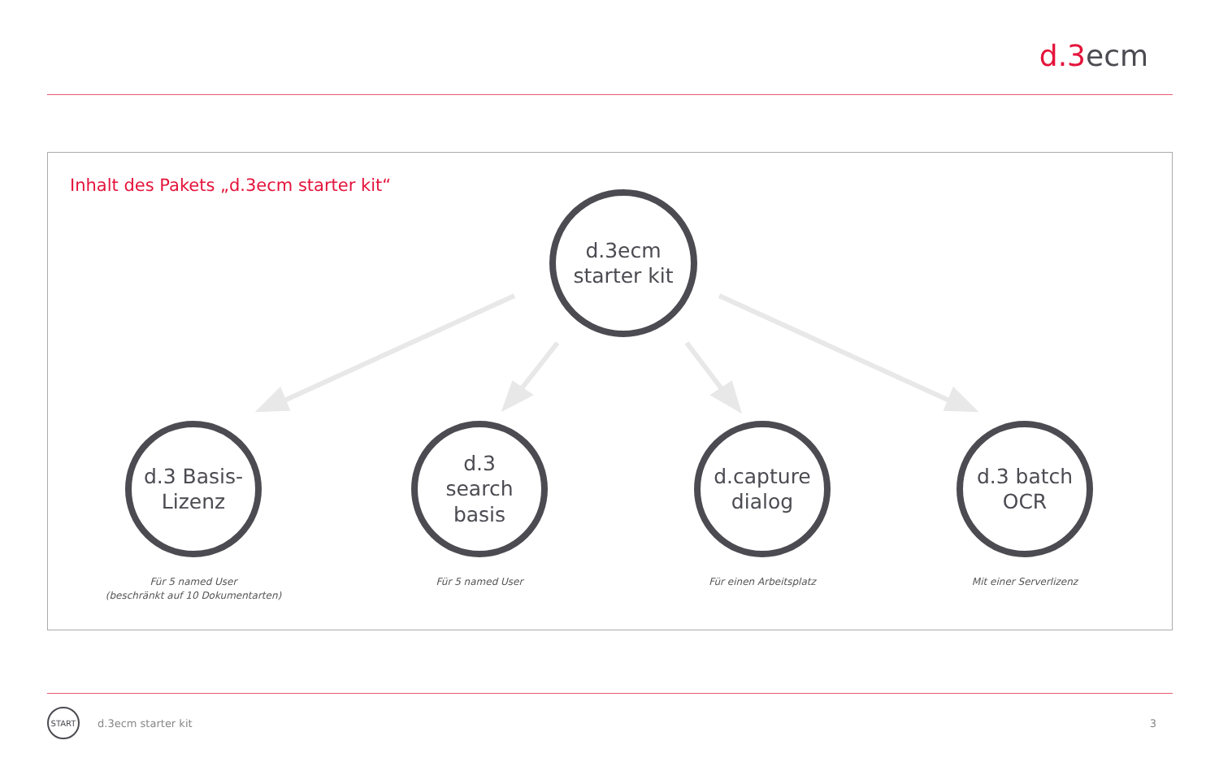d.3ecm
Inhalt des Pakets „d.3ecm starter kit“
d.3ecm
starter kit
d.3 Basis-
Lizenz
d.3
search
basis
d.capture
dialog
d.3 batch
OCR
Für 5 named User
(beschränkt auf 10 Dokumentarten)
Für 5 named User Für einen Arbeitsplatz Mit einer Serverlizenz
START
d.3ecm starter kit 3